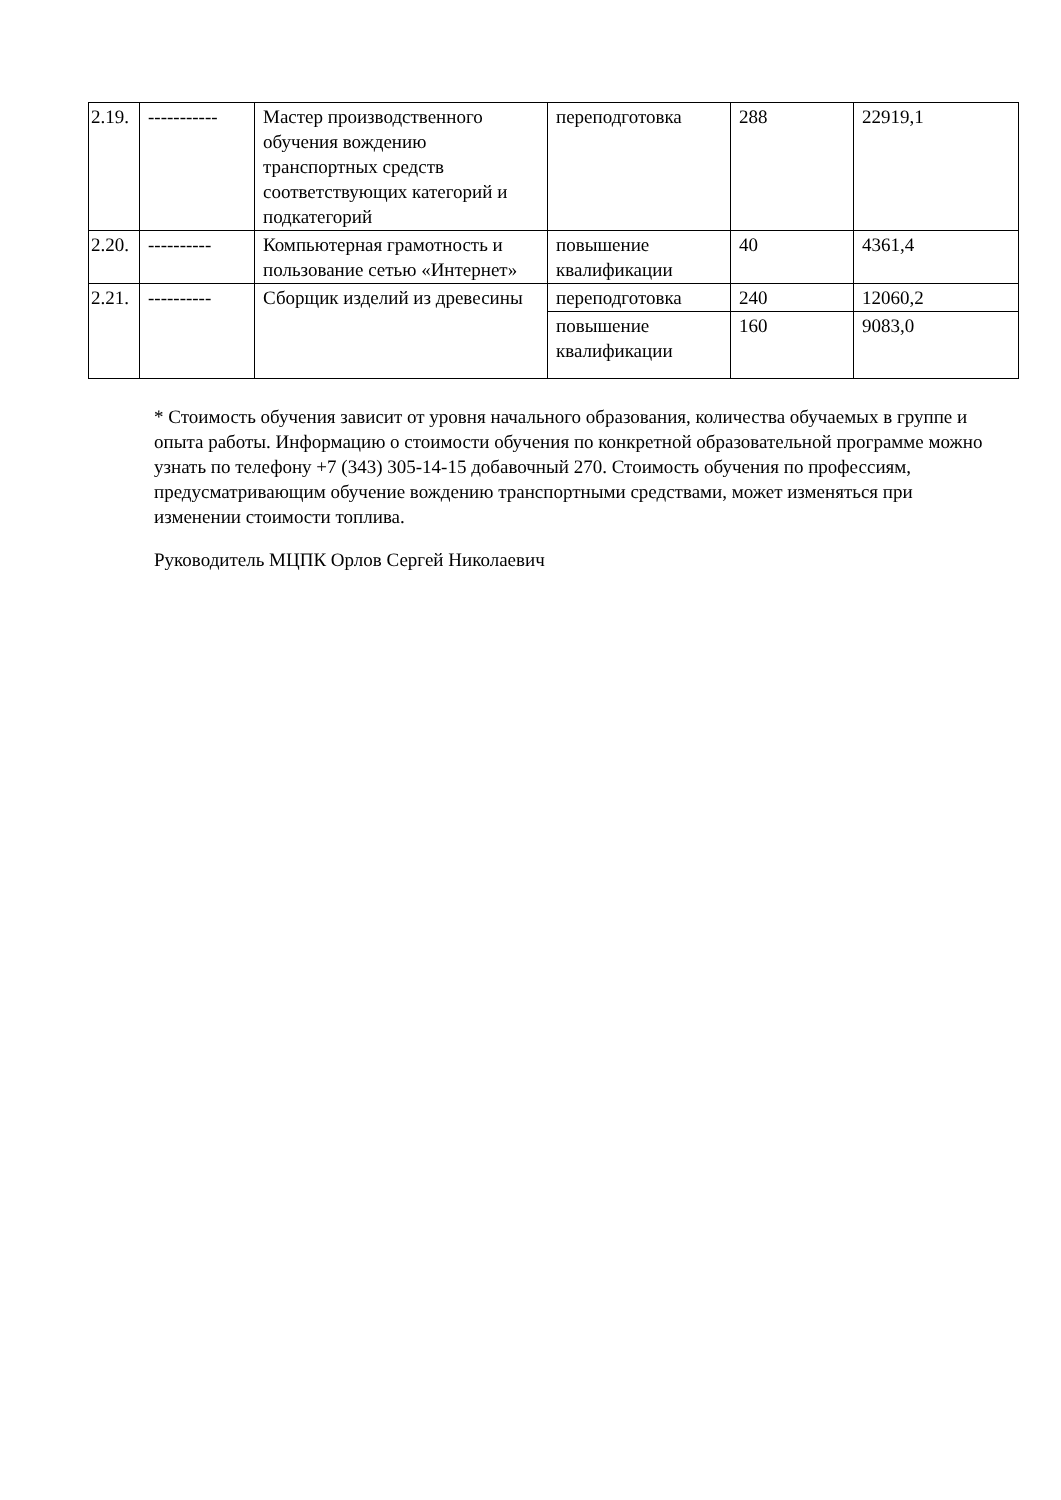| 2.19. | ----------- | Мастер производственного обучения вождению транспортных средств соответствующих категорий и подкатегорий | переподготовка | 288 | 22919,1 |
| 2.20. | ---------- | Компьютерная грамотность и пользование сетью «Интернет» | повышение квалификации | 40 | 4361,4 |
| 2.21. | ---------- | Сборщик изделий из древесины | переподготовка | 240 | 12060,2 |
| | | | повышение квалификации | 160 | 9083,0 |
* Стоимость обучения зависит от уровня начального образования, количества обучаемых в группе и опыта работы. Информацию о стоимости обучения по конкретной образовательной программе можно узнать по телефону +7 (343) 305-14-15 добавочный 270. Стоимость обучения по профессиям, предусматривающим обучение вождению транспортными средствами, может изменяться при изменении стоимости топлива.
Руководитель МЦПК Орлов Сергей Николаевич